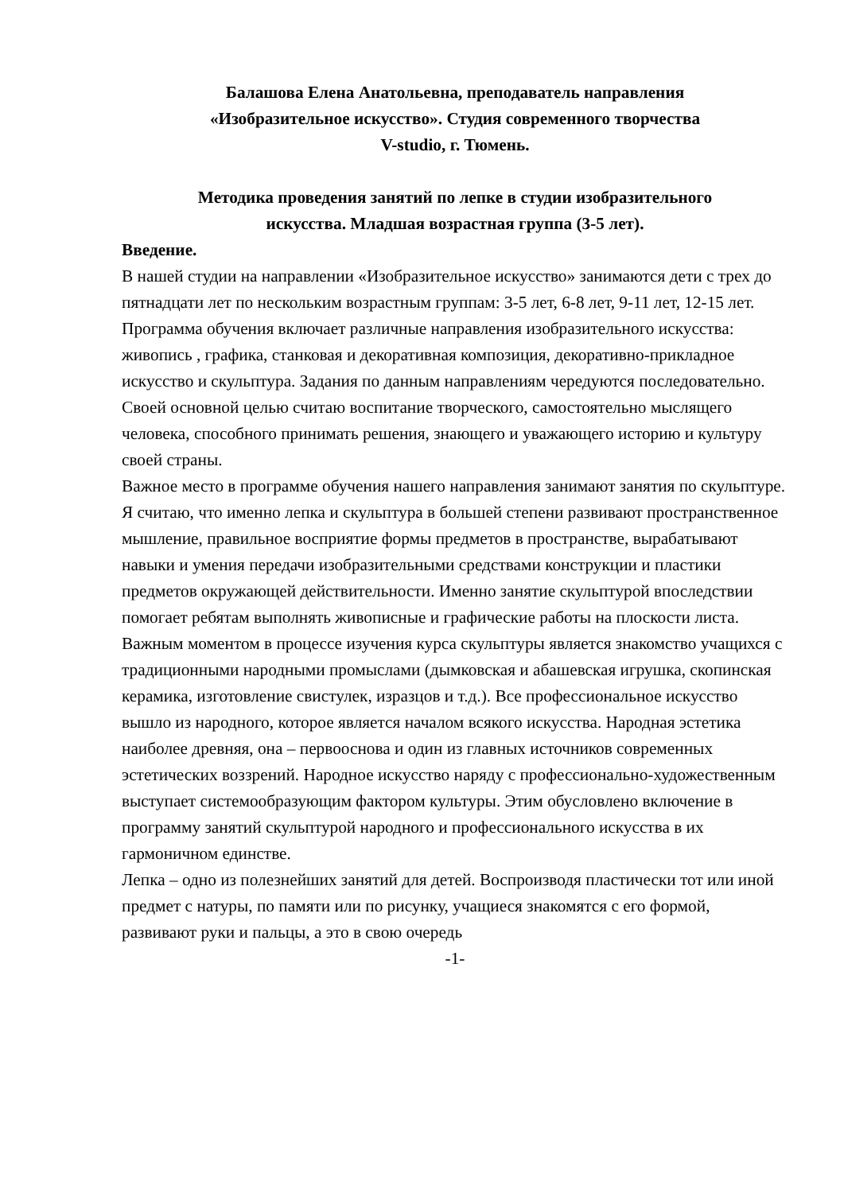Балашова Елена Анатольевна, преподаватель направления
«Изобразительное искусство». Студия современного творчества
V-studio, г. Тюмень.
Методика проведения занятий по лепке в студии изобразительного
искусства. Младшая возрастная группа (3-5 лет).
Введение.
В нашей студии на направлении «Изобразительное искусство» занимаются дети с трех до пятнадцати лет по нескольким возрастным группам: 3-5 лет, 6-8 лет, 9-11 лет, 12-15 лет. Программа обучения включает различные направления изобразительного искусства: живопись , графика, станковая и декоративная композиция, декоративно-прикладное искусство и скульптура. Задания по данным направлениям чередуются последовательно. Своей основной целью считаю воспитание творческого, самостоятельно мыслящего человека, способного принимать решения, знающего и уважающего историю и культуру своей страны.
Важное место в программе обучения нашего направления занимают занятия по скульптуре. Я считаю, что именно лепка и скульптура в большей степени развивают пространственное мышление, правильное восприятие формы предметов в пространстве, вырабатывают навыки и умения передачи изобразительными средствами конструкции и пластики предметов окружающей действительности. Именно занятие скульптурой впоследствии помогает ребятам выполнять живописные и графические работы на плоскости листа.
Важным моментом в процессе изучения курса скульптуры является знакомство учащихся с традиционными народными промыслами (дымковская и абашевская игрушка, скопинская керамика, изготовление свистулек, изразцов и т.д.). Все профессиональное искусство вышло из народного, которое является началом всякого искусства. Народная эстетика наиболее древняя, она – первооснова и один из главных источников современных эстетических воззрений. Народное искусство наряду с профессионально-художественным выступает системообразующим фактором культуры. Этим обусловлено включение в программу занятий скульптурой народного и профессионального искусства в их гармоничном единстве.
Лепка – одно из полезнейших занятий для детей. Воспроизводя пластически тот или иной предмет с натуры, по памяти или по рисунку, учащиеся знакомятся с его формой, развивают руки и пальцы, а это в свою очередь
-1-